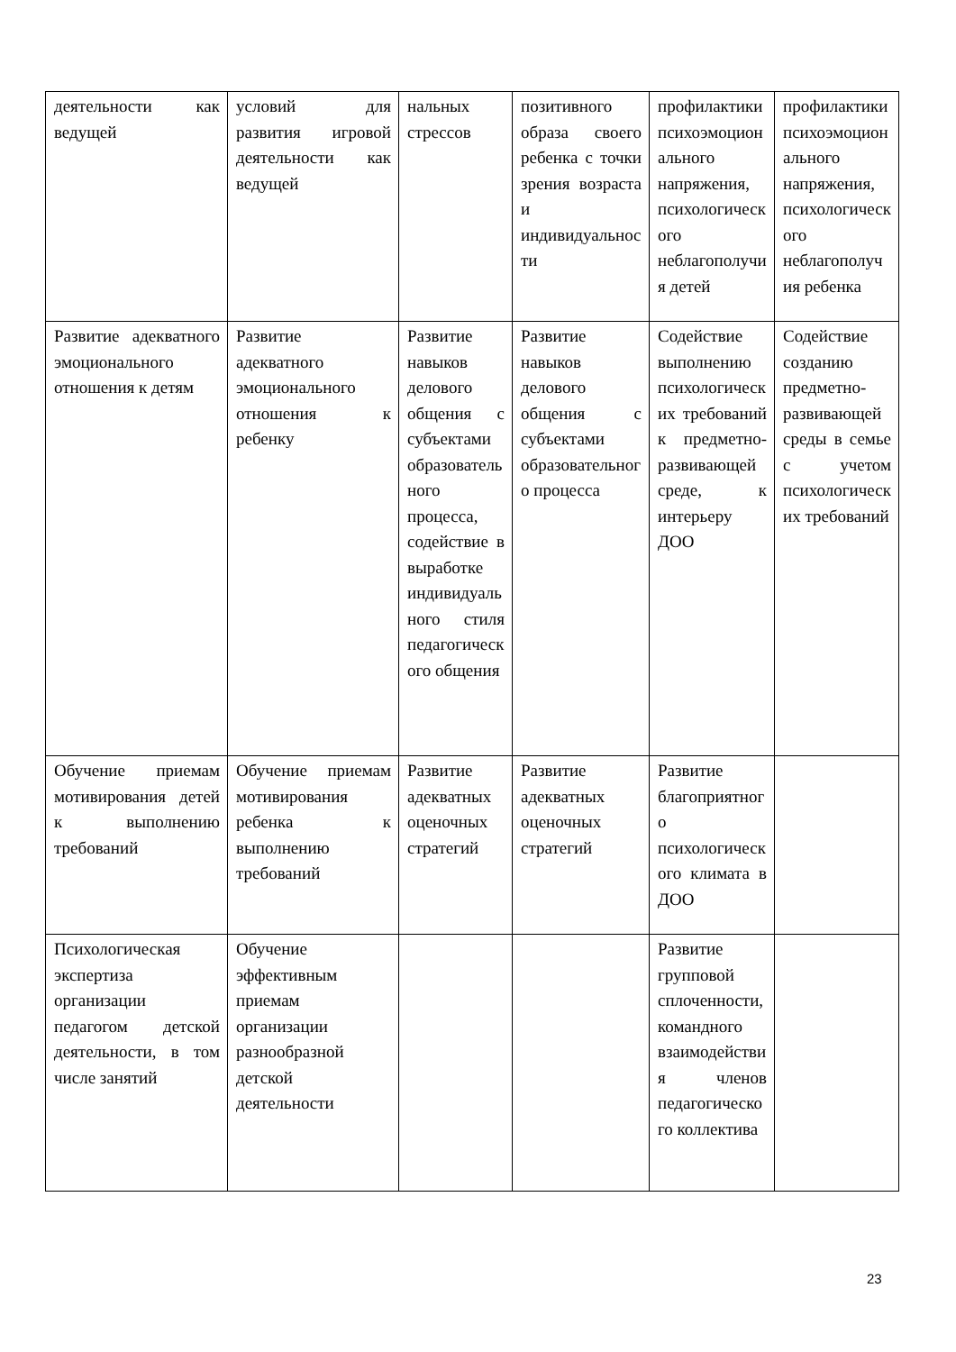| деятельности как ведущей | условий для развития игровой деятельности как ведущей | нальных стрессов | позитивного образа своего ребенка с точки зрения возраста и индивидуальности | профилактики психоэмоционального напряжения, психологического неблагополучия детей | профилактики психоэмоционального напряжения, психологического неблагополучия ребенка |
| Развитие адекватного эмоционального отношения к детям | Развитие адекватного эмоционального отношения к ребенку | Развитие навыков делового общения с субъектами образовательного процесса, содействие в выработке индивидуального стиля педагогического общения | Развитие навыков делового общения с субъектами образовательного процесса | Содействие выполнению психологических требований к предметно-развивающей среде, к интерьеру ДОО | Содействие созданию предметно-развивающей среды в семье с учетом психологических требований |
| Обучение приемам мотивирования детей к выполнению требований | Обучение приемам мотивирования ребенка к выполнению требований | Развитие адекватных оценочных стратегий | Развитие адекватных оценочных стратегий | Развитие благоприятного психологического климата в ДОО | |
| Психологическая экспертиза организации педагогом детской деятельности, в том числе занятий | Обучение эффективным приемам организации разнообразной детской деятельности | | | Развитие групповой сплоченности, командного взаимодействия членов педагогического коллектива | |
23